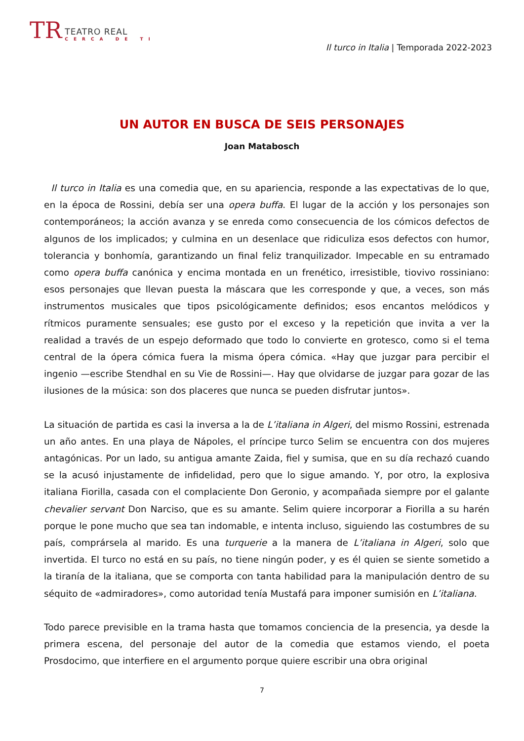TR
TEATRO REAL
CERCA DE TI
Il turco in Italia | Temporada 2022-2023
UN AUTOR EN BUSCA DE SEIS PERSONAJES
Joan Matabosch
Il turco in Italia es una comedia que, en su apariencia, responde a las expectativas de lo que, en la época de Rossini, debía ser una opera buffa. El lugar de la acción y los personajes son contemporáneos; la acción avanza y se enreda como consecuencia de los cómicos defectos de algunos de los implicados; y culmina en un desenlace que ridiculiza esos defectos con humor, tolerancia y bonhomía, garantizando un final feliz tranquilizador. Impecable en su entramado como opera buffa canónica y encima montada en un frenético, irresistible, tiovivo rossiniano: esos personajes que llevan puesta la máscara que les corresponde y que, a veces, son más instrumentos musicales que tipos psicológicamente definidos; esos encantos melódicos y rítmicos puramente sensuales; ese gusto por el exceso y la repetición que invita a ver la realidad a través de un espejo deformado que todo lo convierte en grotesco, como si el tema central de la ópera cómica fuera la misma ópera cómica. «Hay que juzgar para percibir el ingenio —escribe Stendhal en su Vie de Rossini—. Hay que olvidarse de juzgar para gozar de las ilusiones de la música: son dos placeres que nunca se pueden disfrutar juntos».
La situación de partida es casi la inversa a la de L’italiana in Algeri, del mismo Rossini, estrenada un año antes. En una playa de Nápoles, el príncipe turco Selim se encuentra con dos mujeres antagónicas. Por un lado, su antigua amante Zaida, fiel y sumisa, que en su día rechazó cuando se la acusó injustamente de infidelidad, pero que lo sigue amando. Y, por otro, la explosiva italiana Fiorilla, casada con el complaciente Don Geronio, y acompañada siempre por el galante chevalier servant Don Narciso, que es su amante. Selim quiere incorporar a Fiorilla a su harén porque le pone mucho que sea tan indomable, e intenta incluso, siguiendo las costumbres de su país, comprársela al marido. Es una turquerie a la manera de L’italiana in Algeri, solo que invertida. El turco no está en su país, no tiene ningún poder, y es él quien se siente sometido a la tiranía de la italiana, que se comporta con tanta habilidad para la manipulación dentro de su séquito de «admiradores», como autoridad tenía Mustafá para imponer sumisión en L’italiana.
Todo parece previsible en la trama hasta que tomamos conciencia de la presencia, ya desde la primera escena, del personaje del autor de la comedia que estamos viendo, el poeta Prosdocimo, que interfiere en el argumento porque quiere escribir una obra original
7